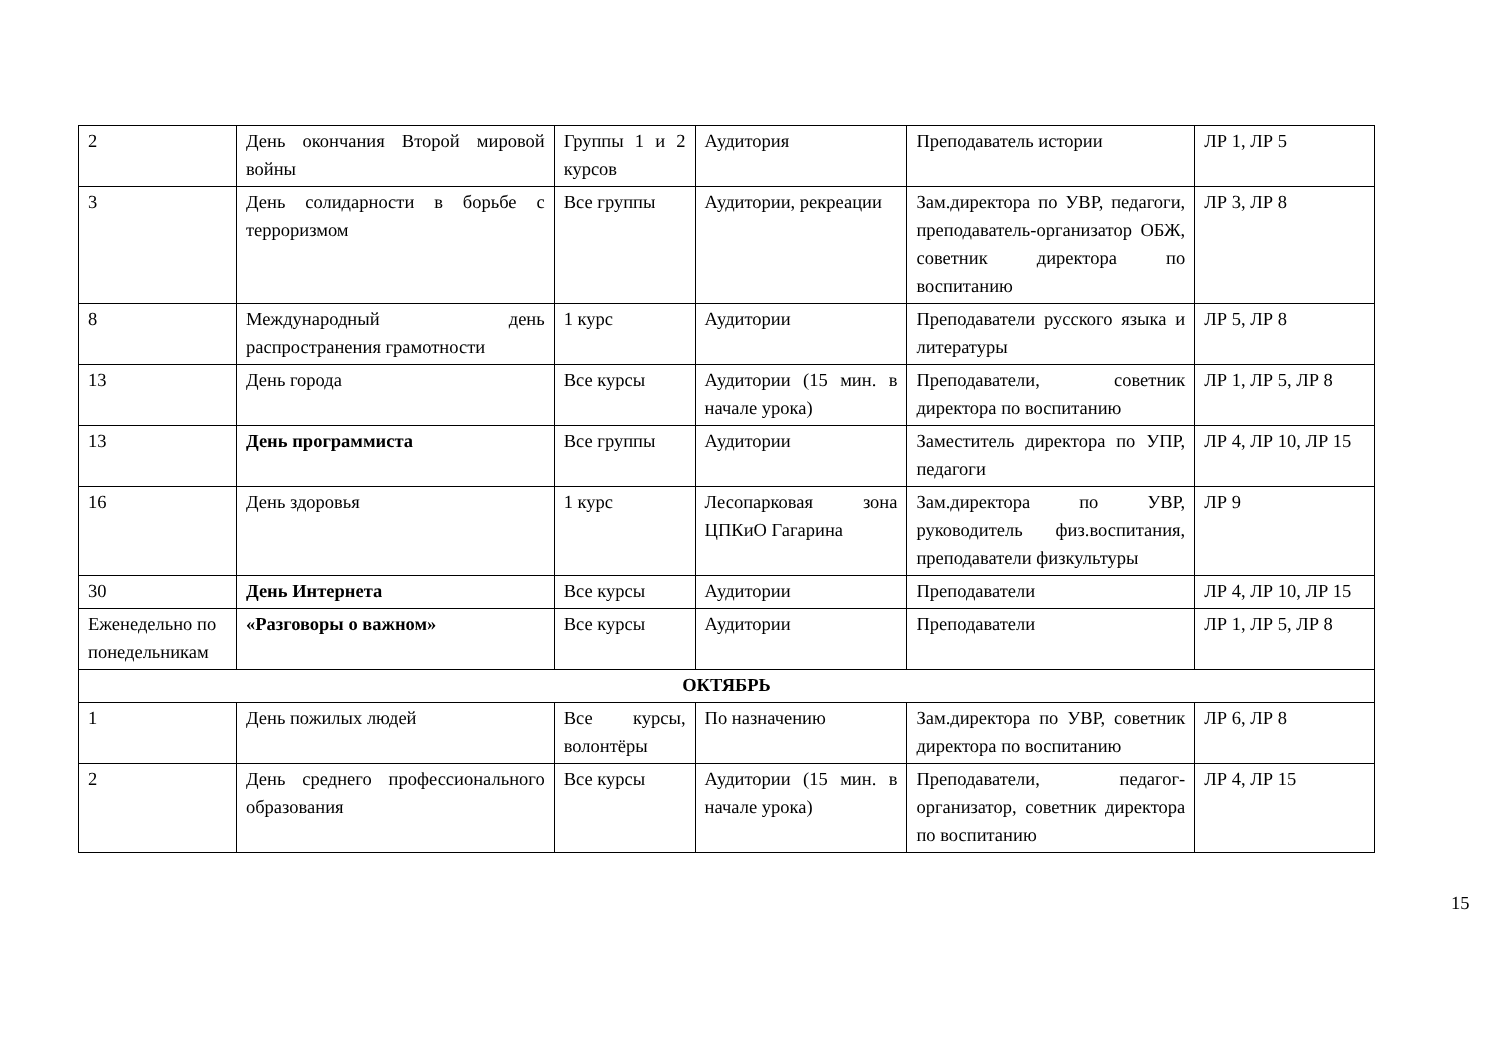| 2 | День окончания Второй мировой войны | Группы 1 и 2 курсов | Аудитория | Преподаватель истории | ЛР 1, ЛР 5 |
| 3 | День солидарности в борьбе с терроризмом | Все группы | Аудитории, рекреации | Зам.директора по УВР, педагоги, преподаватель-организатор ОБЖ, советник директора по воспитанию | ЛР 3, ЛР 8 |
| 8 | Международный день распространения грамотности | 1 курс | Аудитории | Преподаватели русского языка и литературы | ЛР 5, ЛР 8 |
| 13 | День города | Все курсы | Аудитории (15 мин. в начале урока) | Преподаватели, советник директора по воспитанию | ЛР 1, ЛР 5, ЛР 8 |
| 13 | День программиста | Все группы | Аудитории | Заместитель директора по УПР, педагоги | ЛР 4, ЛР 10, ЛР 15 |
| 16 | День здоровья | 1 курс | Лесопарковая зона ЦПКиО Гагарина | Зам.директора по УВР, руководитель физ.воспитания, преподаватели физкультуры | ЛР 9 |
| 30 | День Интернета | Все курсы | Аудитории | Преподаватели | ЛР 4, ЛР 10, ЛР 15 |
| Еженедельно по понедельникам | «Разговоры о важном» | Все курсы | Аудитории | Преподаватели | ЛР 1, ЛР 5, ЛР 8 |
| ОКТЯБРЬ | | | | | |
| 1 | День пожилых людей | Все курсы, волонтёры | По назначению | Зам.директора по УВР, советник директора по воспитанию | ЛР 6, ЛР 8 |
| 2 | День среднего профессионального образования | Все курсы | Аудитории (15 мин. в начале урока) | Преподаватели, педагог-организатор, советник директора по воспитанию | ЛР 4, ЛР 15 |
15